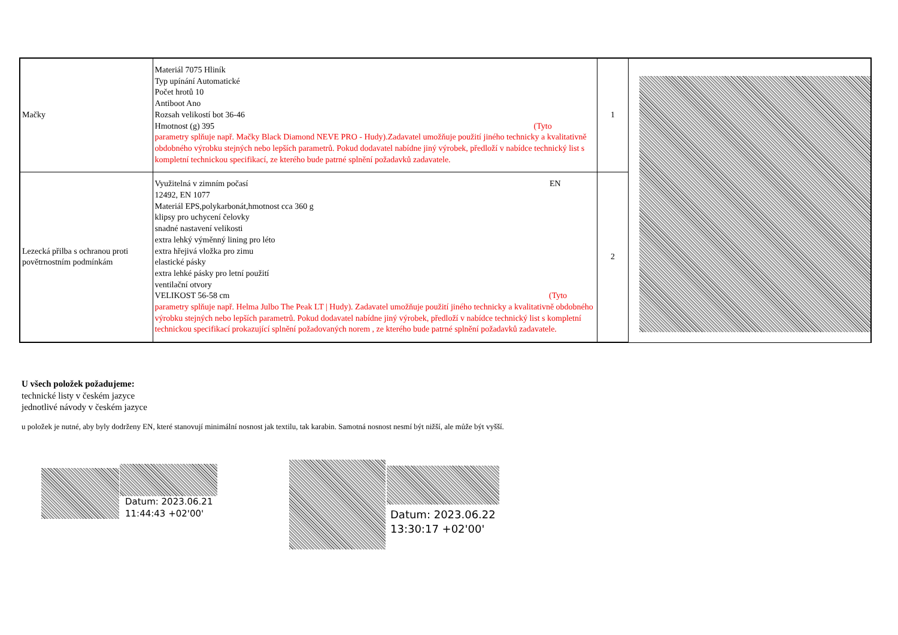| Mačky | Materiál 7075 Hliník Typ upínání Automatické Počet hrotů 10 Antiboot Ano Rozsah velikostí bot 36-46 Hmotnost (g) 395 (Tyto parametry splňuje např. Mačky Black Diamond NEVE PRO - Hudy).Zadavatel umožňuje použití jiného technicky a kvalitativně obdobného výrobku stejných nebo lepších parametrů. Pokud dodavatel nabídne jiný výrobek, předloží v nabídce technický list s kompletní technickou specifikací, ze kterého bude patrné splnění požadavků zadavatele. | 1 | |
| Lezecká přilba s ochranou proti povětrnostním podmínkám | Využitelná v zimním počasí EN 12492, EN 1077 Materiál EPS,polykarbonát,hmotnost cca 360 g klipsy pro uchycení čelovky snadné nastavení velikosti extra lehký výměnný lining pro léto extra hřejivá vložka pro zimu elastické pásky extra lehké pásky pro letní použití ventilační otvory VELIKOST 56-58 cm (Tyto parametry splňuje např. Helma Julbo The Peak LT / Hudy). Zadavatel umožňuje použití jiného technicky a kvalitativně obdobného výrobku stejných nebo lepších parametrů. Pokud dodavatel nabídne jiný výrobek, předloží v nabídce technický list s kompletní technickou specifikací prokazující splnění požadovaných norem , ze kterého bude patrné splnění požadavků zadavatele. | 2 | |
U všech položek požadujeme:
technické listy v českém jazyce
jednotlivé návody v českém jazyce
u položek je nutné, aby byly dodrženy EN, které stanovují minimální nosnost jak textilu, tak karabin. Samotná nosnost nesmí být nižší, ale může být vyšší.
Datum: 2023.06.21
11:44:43 +02'00'
Datum: 2023.06.22
13:30:17 +02'00'